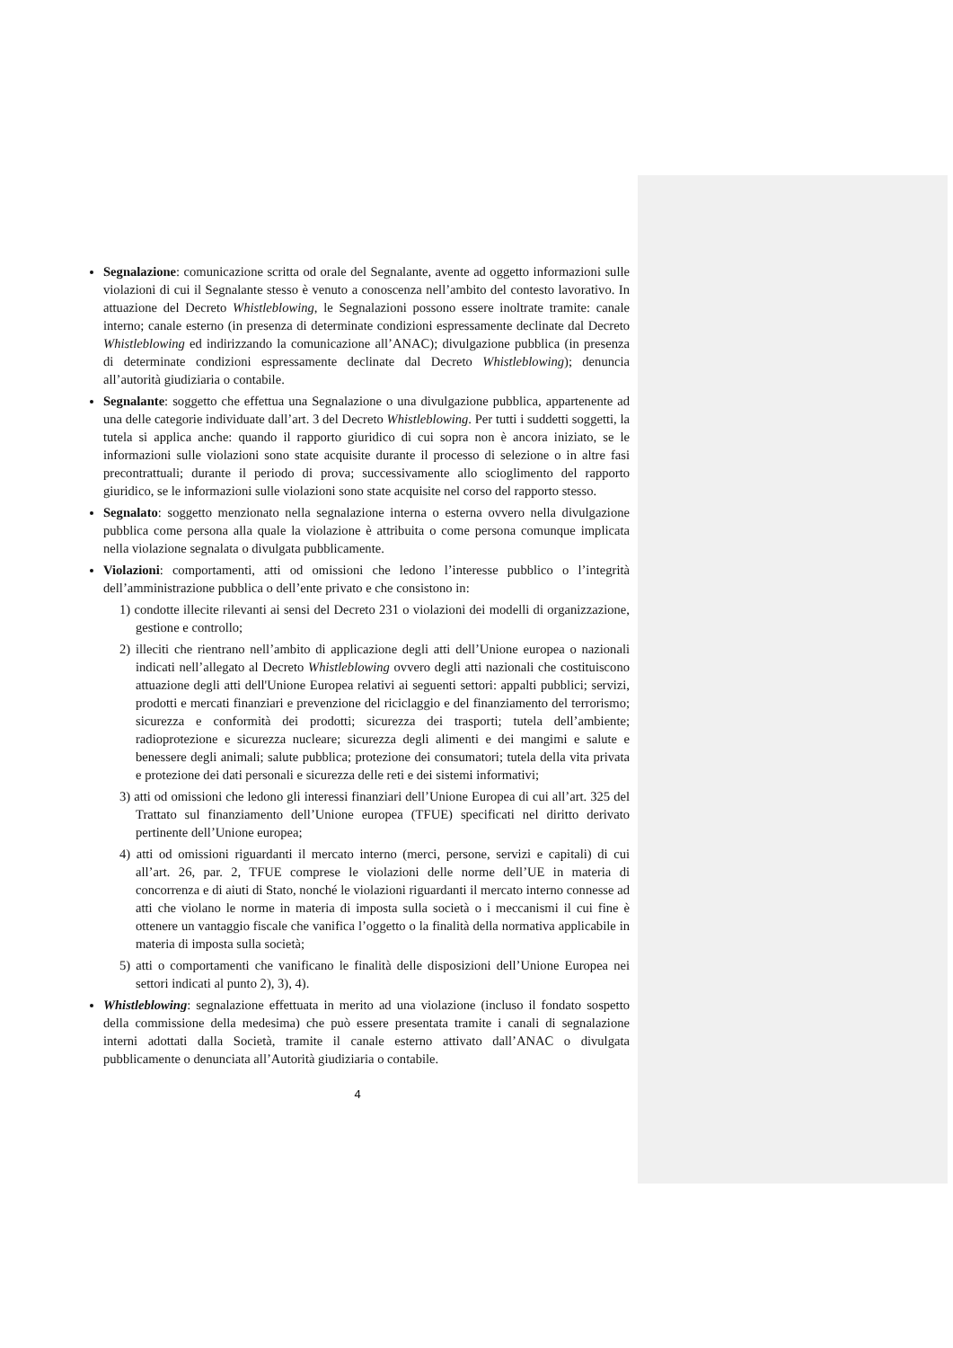Segnalazione: comunicazione scritta od orale del Segnalante, avente ad oggetto informazioni sulle violazioni di cui il Segnalante stesso è venuto a conoscenza nell’ambito del contesto lavorativo. In attuazione del Decreto Whistleblowing, le Segnalazioni possono essere inoltrate tramite: canale interno; canale esterno (in presenza di determinate condizioni espressamente declinate dal Decreto Whistleblowing ed indirizzando la comunicazione all’ANAC); divulgazione pubblica (in presenza di determinate condizioni espressamente declinate dal Decreto Whistleblowing); denuncia all’autorità giudiziaria o contabile.
Segnalante: soggetto che effettua una Segnalazione o una divulgazione pubblica, appartenente ad una delle categorie individuate dall’art. 3 del Decreto Whistleblowing. Per tutti i suddetti soggetti, la tutela si applica anche: quando il rapporto giuridico di cui sopra non è ancora iniziato, se le informazioni sulle violazioni sono state acquisite durante il processo di selezione o in altre fasi precontrattuali; durante il periodo di prova; successivamente allo scioglimento del rapporto giuridico, se le informazioni sulle violazioni sono state acquisite nel corso del rapporto stesso.
Segnalato: soggetto menzionato nella segnalazione interna o esterna ovvero nella divulgazione pubblica come persona alla quale la violazione è attribuita o come persona comunque implicata nella violazione segnalata o divulgata pubblicamente.
Violazioni: comportamenti, atti od omissioni che ledono l’interesse pubblico o l’integrità dell’amministrazione pubblica o dell’ente privato e che consistono in:
1) condotte illecite rilevanti ai sensi del Decreto 231 o violazioni dei modelli di organizzazione, gestione e controllo;
2) illeciti che rientrano nell’ambito di applicazione degli atti dell’Unione europea o nazionali indicati nell’allegato al Decreto Whistleblowing ovvero degli atti nazionali che costituiscono attuazione degli atti dell'Unione Europea relativi ai seguenti settori: appalti pubblici; servizi, prodotti e mercati finanziari e prevenzione del riciclaggio e del finanziamento del terrorismo; sicurezza e conformità dei prodotti; sicurezza dei trasporti; tutela dell’ambiente; radioprotezione e sicurezza nucleare; sicurezza degli alimenti e dei mangimi e salute e benessere degli animali; salute pubblica; protezione dei consumatori; tutela della vita privata e protezione dei dati personali e sicurezza delle reti e dei sistemi informativi;
3) atti od omissioni che ledono gli interessi finanziari dell’Unione Europea di cui all’art. 325 del Trattato sul finanziamento dell’Unione europea (TFUE) specificati nel diritto derivato pertinente dell’Unione europea;
4) atti od omissioni riguardanti il mercato interno (merci, persone, servizi e capitali) di cui all’art. 26, par. 2, TFUE comprese le violazioni delle norme dell’UE in materia di concorrenza e di aiuti di Stato, nonché le violazioni riguardanti il mercato interno connesse ad atti che violano le norme in materia di imposta sulla società o i meccanismi il cui fine è ottenere un vantaggio fiscale che vanifica l’oggetto o la finalità della normativa applicabile in materia di imposta sulla società;
5) atti o comportamenti che vanificano le finalità delle disposizioni dell’Unione Europea nei settori indicati al punto 2), 3), 4).
Whistleblowing: segnalazione effettuata in merito ad una violazione (incluso il fondato sospetto della commissione della medesima) che può essere presentata tramite i canali di segnalazione interni adottati dalla Società, tramite il canale esterno attivato dall’ANAC o divulgata pubblicamente o denunciata all’Autorità giudiziaria o contabile.
4